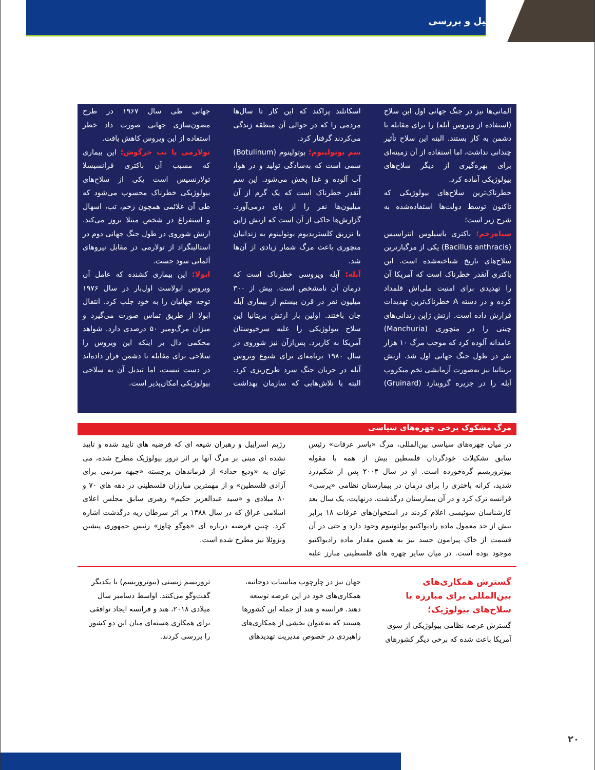تحلیل و بررسی
آلمانی‌ها نیز در جنگ جهانی اول این سلاح (استفاده از ویروس آبله) را برای مقابله با دشمن به کار بستند. البته این سلاح تأثیر چندانی نداشت، اما استفاده از آن زمینه‌ای برای بهره‌گیری از دیگر سلاح‌های بیولوژیکی آماده کرد.
خطرناک‌ترین سلاح‌های بیولوژیکی که تاکنون توسط دولت‌ها استفاده‌شده به شرح زیر است؛
سیاه‌زخم؛ باکتری باسیلوس انتراسیس (Bacillus anthracis) یکی از مرگبارترین سلاح‌های تاریخ شناخته‌شده است. این باکتری آنقدر خطرناک است که آمریکا آن را تهدیدی برای امنیت ملی‌اش قلمداد کرده و در دسته A خطرناک‌ترین تهدیدات قرارش داده است. ارتش ژاپن زندانی‌های چینی را در منچوری (Manchuria) عامدانه آلوده کرد که موجب مرگ ۱۰ هزار نفر در طول جنگ جهانی اول شد. ارتش بریتانیا نیز به‌صورت آزمایشی تخم میکروب آبله را در جزیره گروینارد (Gruinard) اسکاتلند پراکند که این کار تا سال‌ها مردمی را که در حوالی آن منطقه زندگی می‌کردند گرفتار کرد.
سم بوتولینوم؛ بوتولینوم (Botulinum) سمی است که به‌سادگی تولید و در هوا، آب آلوده و غذا پخش می‌شود. این سم آنقدر خطرناک است که یک گرم از آن میلیون‌ها نفر را از پای درمی‌آورد. گزارش‌ها حاکی از آن است که ارتش ژاپن با تزریق کلستریدیوم بوتولینوم به زندانیان منچوری باعث مرگ شمار زیادی از آن‌ها شد.
آبله؛ آبله ویروسی خطرناک است که درمان آن نامشخص است. بیش از ۳۰۰ میلیون نفر در قرن بیستم از بیماری آبله جان باختند. اولین بار ارتش بریتانیا این سلاح بیولوژیکی را علیه سرخپوستان آمریکا به کاربرد. پس‌ازآن نیز شوروی در سال ۱۹۸۰ برنامه‌ای برای شیوع ویروس آبله در جریان جنگ سرد طرح‌ریزی کرد. البته با تلاش‌هایی که سازمان بهداشت جهانی طی سال ۱۹۶۷ در طرح مصون‌سازی جهانی صورت داد خطر استفاده از این ویروس کاهش یافت.
تولارمی یا تب خرگوش؛ این بیماری که مسبب آن باکتری فرانسیسلا تولارنسیس است یکی از سلاح‌های بیولوژیکی خطرناک محسوب می‌شود که طی آن علائمی همچون زخم، تب، اسهال و استفراغ در شخص مبتلا بروز می‌کند. ارتش شوروی در طول جنگ جهانی دوم در استالینگراد از تولارمی در مقابل نیروهای آلمانی سود جست.
ابولا؛ این بیماری کشنده که عامل آن ویروس ابولاست اول‌بار در سال ۱۹۷۶ توجه جهانیان را به خود جلب کرد. انتقال ابولا از طریق تماس صورت می‌گیرد و میزان مرگ‌ومیر ۵۰ درصدی دارد. شواهد محکمی دال بر اینکه این ویروس را سلاحی برای مقابله با دشمن قرار داده‌اند در دست نیست، اما تبدیل آن به سلاحی بیولوژیکی امکان‌پذیر است.
مرگ مشکوک برخی چهره‌های سیاسی
در میان چهره‌های سیاسی بین‌المللی، مرگ «یاسر عرفات» رئیس سابق تشکیلات خودگردان فلسطین بیش از همه با مقوله بیوتروریسم گره‌خورده است. او در سال ۲۰۰۴ پس از شکم‌درد شدید، کرانه باختری را برای درمان در بیمارستان نظامی «پرسی» فرانسه ترک کرد و در آن بیمارستان درگذشت. درنهایت، یک سال بعد کارشناسان سوئیسی اعلام کردند در استخوان‌های عرفات ۱۸ برابر بیش از حد معمول ماده رادیواکتیو پولتونیوم وجود دارد و حتی در آن قسمت از خاک پیرامون جسد نیز به همین مقدار ماده رادیواکتیو موجود بوده است. در میان سایر چهره های فلسطینی مبارز علیه رژیم اسراییل و رهبران شیعه ای که فرضیه های تایید شده و تایید نشده ای مبنی بر مرگ آنها بر اثر ترور بیولوژیک مطرح شده، می توان به «ودیع حداد» از فرماندهان برجسته «جبهه مردمی برای آزادی فلسطین» و از مهمترین مبارزان فلسطینی در دهه های ۷۰ و ۸۰ میلادی و «سید عبدالعزیز حکیم» رهبری سابق مجلس اعلای اسلامی عراق که در سال ۱۳۸۸ بر اثر سرطان ریه درگذشت اشاره کرد. چنین فرضیه درباره ای «هوگو چاوز» رئیس جمهوری پیشین ونزوئلا نیز مطرح شده است.
گسترش همکاری‌های بین‌المللی برای مبارزه با سلاح‌های بیولوژیک؛
گسترش عرصه نظامی بیولوژیکی از سوی آمریکا باعث شده که برخی دیگر کشورهای جهان نیز در چارچوب مناسبات دوجانبه، همکاری‌های خود در این عرصه توسعه دهند. فرانسه و هند از جمله این کشورها هستند که به‌عنوان بخشی از همکاری‌های راهبردی در خصوص مدیریت تهدیدهای تروریسم زیستی (بیوتروریسم) با یکدیگر گفت‌وگو می‌کنند. اواسط دسامبر سال میلادی ۲۰۱۸، هند و فرانسه ایجاد توافقی برای همکاری هسته‌ای میان این دو کشور را بررسی کردند.
۲۰